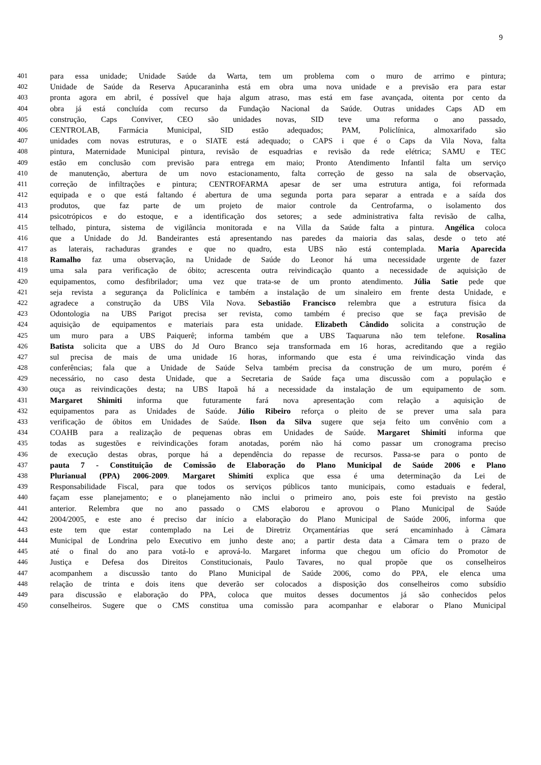9
401 para essa unidade; Unidade Saúde da Warta, tem um problema com o muro de arrimo e pintura;
402 Unidade de Saúde da Reserva Apucaraninha está em obra uma nova unidade e a previsão era para estar
403 pronta agora em abril, é possível que haja algum atraso, mas está em fase avançada, oitenta por cento da
404 obra já está concluída com recurso da Fundação Nacional da Saúde. Outras unidades Caps AD em
405 construção, Caps Conviver, CEO são unidades novas, SID teve uma reforma o ano passado,
406 CENTROLAB, Farmácia Municipal, SID estão adequados; PAM, Policlínica, almoxarifado são
407 unidades com novas estruturas, e o SIATE está adequado; o CAPS i que é o Caps da Vila Nova, falta
408 pintura, Maternidade Municipal pintura, revisão de esquadrias e revisão da rede elétrica; SAMU e TEC
409 estão em conclusão com previsão para entrega em maio; Pronto Atendimento Infantil falta um serviço
410 de manutenção, abertura de um novo estacionamento, falta correção de gesso na sala de observação,
411 correção de infiltrações e pintura; CENTROFARMA apesar de ser uma estrutura antiga, foi reformada
412 equipada e o que está faltando é abertura de uma segunda porta para separar a entrada e a saída dos
413 produtos, que faz parte de um projeto de maior controle da Centrofarma, o isolamento dos
414 psicotrópicos e do estoque, e a identificação dos setores; a sede administrativa falta revisão de calha,
415 telhado, pintura, sistema de vigilância monitorada e na Villa da Saúde falta a pintura. Angélica coloca
416 que a Unidade do Jd. Bandeirantes está apresentando nas paredes da maioria das salas, desde o teto até
417 as laterais, rachaduras grandes e que no quadro, esta UBS não está contemplada. Maria Aparecida
418 Ramalho faz uma observação, na Unidade de Saúde do Leonor há uma necessidade urgente de fazer
419 uma sala para verificação de óbito; acrescenta outra reivindicação quanto a necessidade de aquisição de
420 equipamentos, como desfibrilador; uma vez que trata-se de um pronto atendimento. Júlia Satie pede que
421 seja revista a segurança da Policlínica e também a instalação de um sinaleiro em frente desta Unidade, e
422 agradece a construção da UBS Vila Nova. Sebastião Francisco relembra que a estrutura física da
423 Odontologia na UBS Parigot precisa ser revista, como também é preciso que se faça previsão de
424 aquisição de equipamentos e materiais para esta unidade. Elizabeth Cândido solicita a construção de
425 um muro para a UBS Paiquerê; informa também que a UBS Taquaruna não tem telefone. Rosalina
426 Batista solicita que a UBS do Jd Ouro Branco seja transformada em 16 horas, acreditando que a região
427 sul precisa de mais de uma unidade 16 horas, informando que esta é uma reivindicação vinda das
428 conferências; fala que a Unidade de Saúde Selva também precisa da construção de um muro, porém é
429 necessário, no caso desta Unidade, que a Secretaria de Saúde faça uma discussão com a população e
430 ouça as reivindicações desta; na UBS Itapoã há a necessidade da instalação de um equipamento de som.
431 Margaret Shimiti informa que futuramente fará nova apresentação com relação a aquisição de
432 equipamentos para as Unidades de Saúde. Júlio Ribeiro reforça o pleito de se prever uma sala para
433 verificação de óbitos em Unidades de Saúde. Ilson da Silva sugere que seja feito um convênio com a
434 COAHB para a realização de pequenas obras em Unidades de Saúde. Margaret Shimiti informa que
435 todas as sugestões e reivindicações foram anotadas, porém não há como passar um cronograma preciso
436 de execução destas obras, porque há a dependência do repasse de recursos. Passa-se para o ponto de
437 pauta 7 - Constituição de Comissão de Elaboração do Plano Municipal de Saúde 2006 e Plano
438 Plurianual (PPA) 2006-2009. Margaret Shimiti explica que essa é uma determinação da Lei de
439 Responsabilidade Fiscal, para que todos os serviços públicos tanto municipais, como estaduais e federal,
440 façam esse planejamento; e o planejamento não inclui o primeiro ano, pois este foi previsto na gestão
441 anterior. Relembra que no ano passado o CMS elaborou e aprovou o Plano Municipal de Saúde
442 2004/2005, e este ano é preciso dar início a elaboração do Plano Municipal de Saúde 2006, informa que
443 este tem que estar contemplado na Lei de Diretriz Orçamentárias que será encaminhado à Câmara
444 Municipal de Londrina pelo Executivo em junho deste ano; a partir desta data a Câmara tem o prazo de
445 até o final do ano para votá-lo e aprová-lo. Margaret informa que chegou um ofício do Promotor de
446 Justiça e Defesa dos Direitos Constitucionais, Paulo Tavares, no qual propõe que os conselheiros
447 acompanhem a discussão tanto do Plano Municipal de Saúde 2006, como do PPA, ele elenca uma
448 relação de trinta e dois itens que deverão ser colocados a disposição dos conselheiros como subsídio
449 para discussão e elaboração do PPA, coloca que muitos desses documentos já são conhecidos pelos
450 conselheiros. Sugere que o CMS constitua uma comissão para acompanhar e elaborar o Plano Municipal